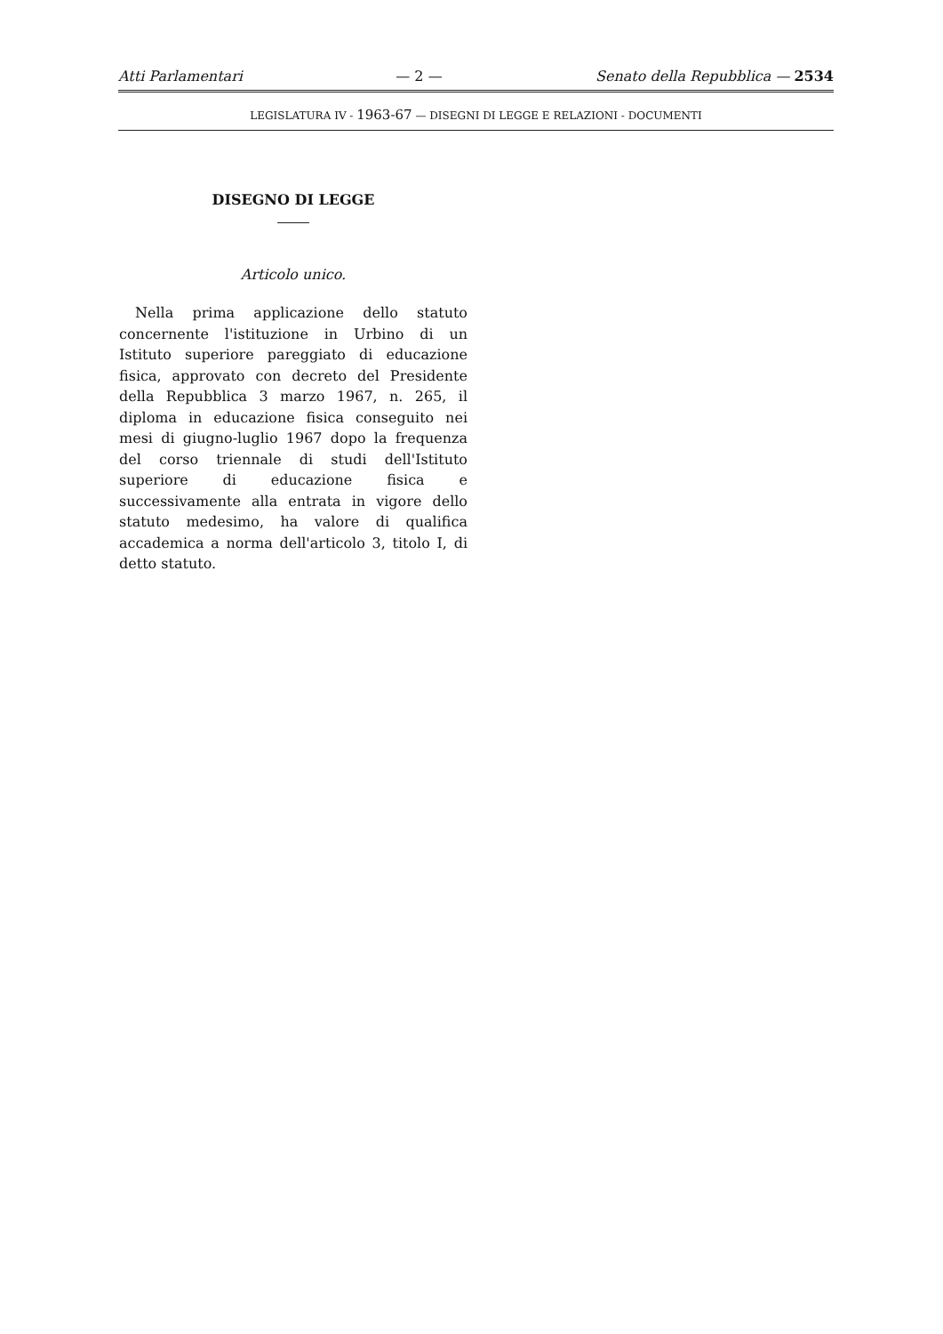Atti Parlamentari — 2 — Senato della Repubblica — 2534
LEGISLATURA IV - 1963-67 — DISEGNI DI LEGGE E RELAZIONI - DOCUMENTI
DISEGNO DI LEGGE
Articolo unico.
Nella prima applicazione dello statuto concernente l'istituzione in Urbino di un Istituto superiore pareggiato di educazione fisica, approvato con decreto del Presidente della Repubblica 3 marzo 1967, n. 265, il diploma in educazione fisica conseguito nei mesi di giugno-luglio 1967 dopo la frequenza del corso triennale di studi dell'Istituto superiore di educazione fisica e successivamente alla entrata in vigore dello statuto medesimo, ha valore di qualifica accademica a norma dell'articolo 3, titolo I, di detto statuto.